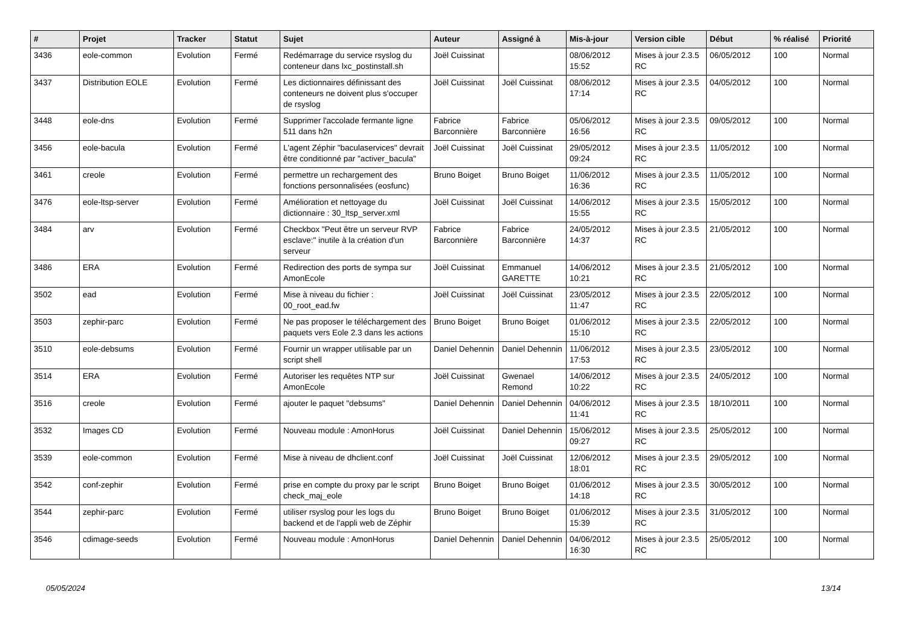| # | Projet | Tracker | Statut | Sujet | Auteur | Assigné à | Mis-à-jour | Version cible | Début | % réalisé | Priorité |
| --- | --- | --- | --- | --- | --- | --- | --- | --- | --- | --- | --- |
| 3436 | eole-common | Evolution | Fermé | Redémarrage du service rsyslog du conteneur dans lxc_postinstall.sh | Joël Cuissinat | | 08/06/2012 15:52 | Mises à jour 2.3.5 RC | 06/05/2012 | 100 | Normal |
| 3437 | Distribution EOLE | Evolution | Fermé | Les dictionnaires définissant des conteneurs ne doivent plus s'occuper de rsyslog | Joël Cuissinat | Joël Cuissinat | 08/06/2012 17:14 | Mises à jour 2.3.5 RC | 04/05/2012 | 100 | Normal |
| 3448 | eole-dns | Evolution | Fermé | Supprimer l'accolade fermante ligne 511 dans h2n | Fabrice Barconnière | Fabrice Barconnière | 05/06/2012 16:56 | Mises à jour 2.3.5 RC | 09/05/2012 | 100 | Normal |
| 3456 | eole-bacula | Evolution | Fermé | L'agent Zéphir "baculaservices" devrait être conditionné par "activer_bacula" | Joël Cuissinat | Joël Cuissinat | 29/05/2012 09:24 | Mises à jour 2.3.5 RC | 11/05/2012 | 100 | Normal |
| 3461 | creole | Evolution | Fermé | permettre un rechargement des fonctions personnalisées (eosfunc) | Bruno Boiget | Bruno Boiget | 11/06/2012 16:36 | Mises à jour 2.3.5 RC | 11/05/2012 | 100 | Normal |
| 3476 | eole-ltsp-server | Evolution | Fermé | Amélioration et nettoyage du dictionnaire : 30_ltsp_server.xml | Joël Cuissinat | Joël Cuissinat | 14/06/2012 15:55 | Mises à jour 2.3.5 RC | 15/05/2012 | 100 | Normal |
| 3484 | arv | Evolution | Fermé | Checkbox "Peut être un serveur RVP esclave:" inutile à la création d'un serveur | Fabrice Barconnière | Fabrice Barconnière | 24/05/2012 14:37 | Mises à jour 2.3.5 RC | 21/05/2012 | 100 | Normal |
| 3486 | ERA | Evolution | Fermé | Redirection des ports de sympa sur AmonEcole | Joël Cuissinat | Emmanuel GARETTE | 14/06/2012 10:21 | Mises à jour 2.3.5 RC | 21/05/2012 | 100 | Normal |
| 3502 | ead | Evolution | Fermé | Mise à niveau du fichier : 00_root_ead.fw | Joël Cuissinat | Joël Cuissinat | 23/05/2012 11:47 | Mises à jour 2.3.5 RC | 22/05/2012 | 100 | Normal |
| 3503 | zephir-parc | Evolution | Fermé | Ne pas proposer le téléchargement des paquets vers Eole 2.3 dans les actions | Bruno Boiget | Bruno Boiget | 01/06/2012 15:10 | Mises à jour 2.3.5 RC | 22/05/2012 | 100 | Normal |
| 3510 | eole-debsums | Evolution | Fermé | Fournir un wrapper utilisable par un script shell | Daniel Dehennin | Daniel Dehennin | 11/06/2012 17:53 | Mises à jour 2.3.5 RC | 23/05/2012 | 100 | Normal |
| 3514 | ERA | Evolution | Fermé | Autoriser les requêtes NTP sur AmonEcole | Joël Cuissinat | Gwenael Remond | 14/06/2012 10:22 | Mises à jour 2.3.5 RC | 24/05/2012 | 100 | Normal |
| 3516 | creole | Evolution | Fermé | ajouter le paquet "debsums" | Daniel Dehennin | Daniel Dehennin | 04/06/2012 11:41 | Mises à jour 2.3.5 RC | 18/10/2011 | 100 | Normal |
| 3532 | Images CD | Evolution | Fermé | Nouveau module : AmonHorus | Joël Cuissinat | Daniel Dehennin | 15/06/2012 09:27 | Mises à jour 2.3.5 RC | 25/05/2012 | 100 | Normal |
| 3539 | eole-common | Evolution | Fermé | Mise à niveau de dhclient.conf | Joël Cuissinat | Joël Cuissinat | 12/06/2012 18:01 | Mises à jour 2.3.5 RC | 29/05/2012 | 100 | Normal |
| 3542 | conf-zephir | Evolution | Fermé | prise en compte du proxy par le script check_maj_eole | Bruno Boiget | Bruno Boiget | 01/06/2012 14:18 | Mises à jour 2.3.5 RC | 30/05/2012 | 100 | Normal |
| 3544 | zephir-parc | Evolution | Fermé | utiliser rsyslog pour les logs du backend et de l'appli web de Zéphir | Bruno Boiget | Bruno Boiget | 01/06/2012 15:39 | Mises à jour 2.3.5 RC | 31/05/2012 | 100 | Normal |
| 3546 | cdimage-seeds | Evolution | Fermé | Nouveau module : AmonHorus | Daniel Dehennin | Daniel Dehennin | 04/06/2012 16:30 | Mises à jour 2.3.5 RC | 25/05/2012 | 100 | Normal |
05/05/2024 13/14